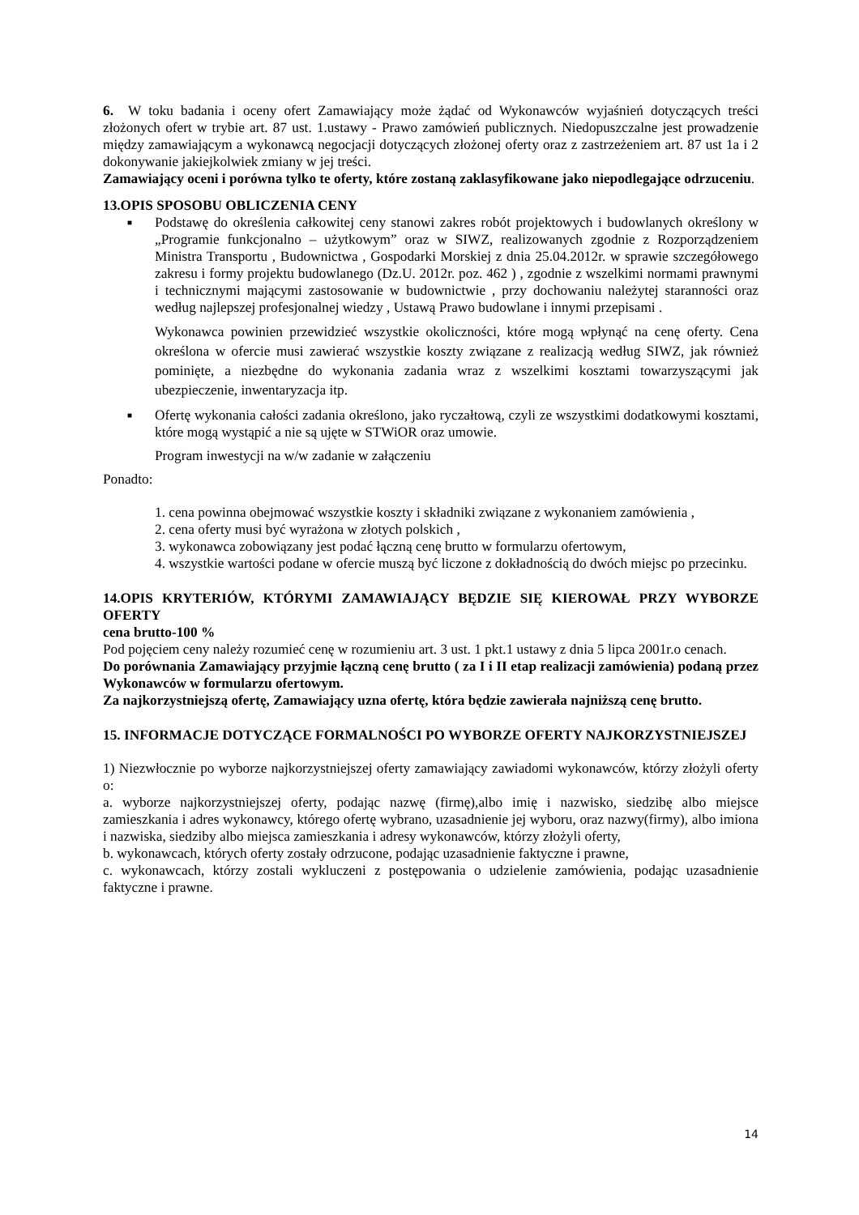6. W toku badania i oceny ofert Zamawiający może żądać od Wykonawców wyjaśnień dotyczących treści złożonych ofert w trybie art. 87 ust. 1.ustawy - Prawo zamówień publicznych. Niedopuszczalne jest prowadzenie między zamawiającym a wykonawcą negocjacji dotyczących złożonej oferty oraz z zastrzeżeniem art. 87 ust 1a i 2 dokonywanie jakiejkolwiek zmiany w jej treści.
Zamawiający oceni i porówna tylko te oferty, które zostaną zaklasyfikowane jako niepodlegające odrzuceniu.
13.OPIS SPOSOBU OBLICZENIA CENY
■
Podstawę do określenia całkowitej ceny stanowi zakres robót projektowych i budowlanych określony w „Programie funkcjonalno – użytkowym” oraz w SIWZ, realizowanych zgodnie z Rozporządzeniem Ministra Transportu , Budownictwa , Gospodarki Morskiej z dnia 25.04.2012r. w sprawie szczegółowego zakresu i formy projektu budowlanego (Dz.U. 2012r. poz. 462 ) , zgodnie z wszelkimi normami prawnymi i technicznymi mającymi zastosowanie w budownictwie , przy dochowaniu należytej staranności oraz według najlepszej profesjonalnej wiedzy , Ustawą Prawo budowlane i innymi przepisami .
Wykonawca powinien przewidzieć wszystkie okoliczności, które mogą wpłynąć na cenę oferty. Cena określona w ofercie musi zawierać wszystkie koszty związane z realizacją według SIWZ, jak również pominięte, a niezbędne do wykonania zadania wraz z wszelkimi kosztami towarzyszącymi jak ubezpieczenie, inwentaryzacja itp.
■
Ofertę wykonania całości zadania określono, jako ryczałtową, czyli ze wszystkimi dodatkowymi kosztami, które mogą wystąpić a nie są ujęte w STWiOR oraz umowie.
Program inwestycji na w/w zadanie w załączeniu
Ponadto:
1. cena powinna obejmować wszystkie koszty i składniki związane z wykonaniem zamówienia ,
2. cena oferty musi być wyrażona w złotych polskich ,
3. wykonawca zobowiązany jest podać łączną cenę brutto w formularzu ofertowym,
4. wszystkie wartości podane w ofercie muszą być liczone z dokładnością do dwóch miejsc po przecinku.
14.OPIS KRYTERIÓW, KTÓRYMI ZAMAWIAJĄCY BĘDZIE SIĘ KIEROWAŁ PRZY WYBORZE OFERTY
cena brutto-100 %
Pod pojęciem ceny należy rozumieć cenę w rozumieniu art. 3 ust. 1 pkt.1 ustawy z dnia 5 lipca 2001r.o cenach.
Do porównania Zamawiający przyjmie łączną cenę brutto ( za I i II etap realizacji zamówienia) podaną przez Wykonawców w formularzu ofertowym.
Za najkorzystniejszą ofertę, Zamawiający uzna ofertę, która będzie zawierała najniższą cenę brutto.
15. INFORMACJE DOTYCZĄCE FORMALNOŚCI PO WYBORZE OFERTY NAJKORZYSTNIEJSZEJ
1) Niezwłocznie po wyborze najkorzystniejszej oferty zamawiający zawiadomi wykonawców, którzy złożyli oferty o:
a. wyborze najkorzystniejszej oferty, podając nazwę (firmę),albo imię i nazwisko, siedzibę albo miejsce zamieszkania i adres wykonawcy, którego ofertę wybrano, uzasadnienie jej wyboru, oraz nazwy(firmy), albo imiona i nazwiska, siedziby albo miejsca zamieszkania i adresy wykonawców, którzy złożyli oferty,
b. wykonawcach, których oferty zostały odrzucone, podając uzasadnienie faktyczne i prawne,
c. wykonawcach, którzy zostali wykluczeni z postępowania o udzielenie zamówienia, podając uzasadnienie faktyczne i prawne.
14